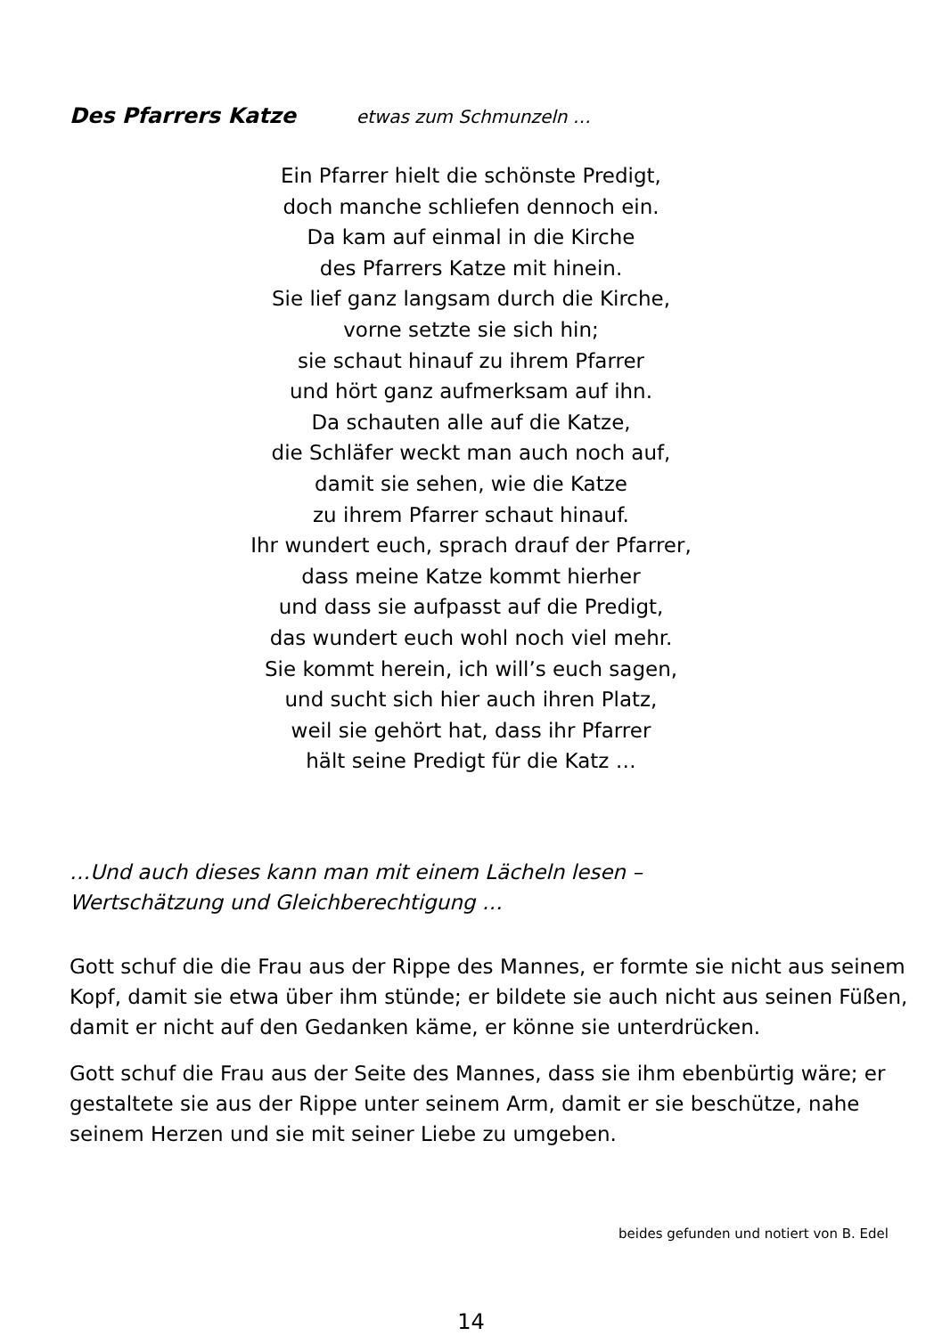Des Pfarrers Katze etwas zum Schmunzeln …
Ein Pfarrer hielt die schönste Predigt,
doch manche schliefen dennoch ein.
Da kam auf einmal in die Kirche
des Pfarrers Katze mit hinein.
Sie lief ganz langsam durch die Kirche,
vorne setzte sie sich hin;
sie schaut hinauf zu ihrem Pfarrer
und hört ganz aufmerksam auf ihn.
Da schauten alle auf die Katze,
die Schläfer weckt man auch noch auf,
damit sie sehen, wie die Katze
zu ihrem Pfarrer schaut hinauf.
Ihr wundert euch, sprach drauf der Pfarrer,
dass meine Katze kommt hierher
und dass sie aufpasst auf die Predigt,
das wundert euch wohl noch viel mehr.
Sie kommt herein, ich will’s euch sagen,
und sucht sich hier auch ihren Platz,
weil sie gehört hat, dass ihr Pfarrer
hält seine Predigt für die Katz …
…Und auch dieses kann man mit einem Lächeln lesen –
Wertschätzung und Gleichberechtigung …
Gott schuf die die Frau aus der Rippe des Mannes, er formte sie nicht aus seinem Kopf, damit sie etwa über ihm stünde; er bildete sie auch nicht aus seinen Füßen, damit er nicht auf den Gedanken käme, er könne sie unterdrücken.
Gott schuf die Frau aus der Seite des Mannes, dass sie ihm ebenbürtig wäre; er gestaltete sie aus der Rippe unter seinem Arm, damit er sie beschütze, nahe seinem Herzen und sie mit seiner Liebe zu umgeben.
beides gefunden und notiert von B. Edel
14